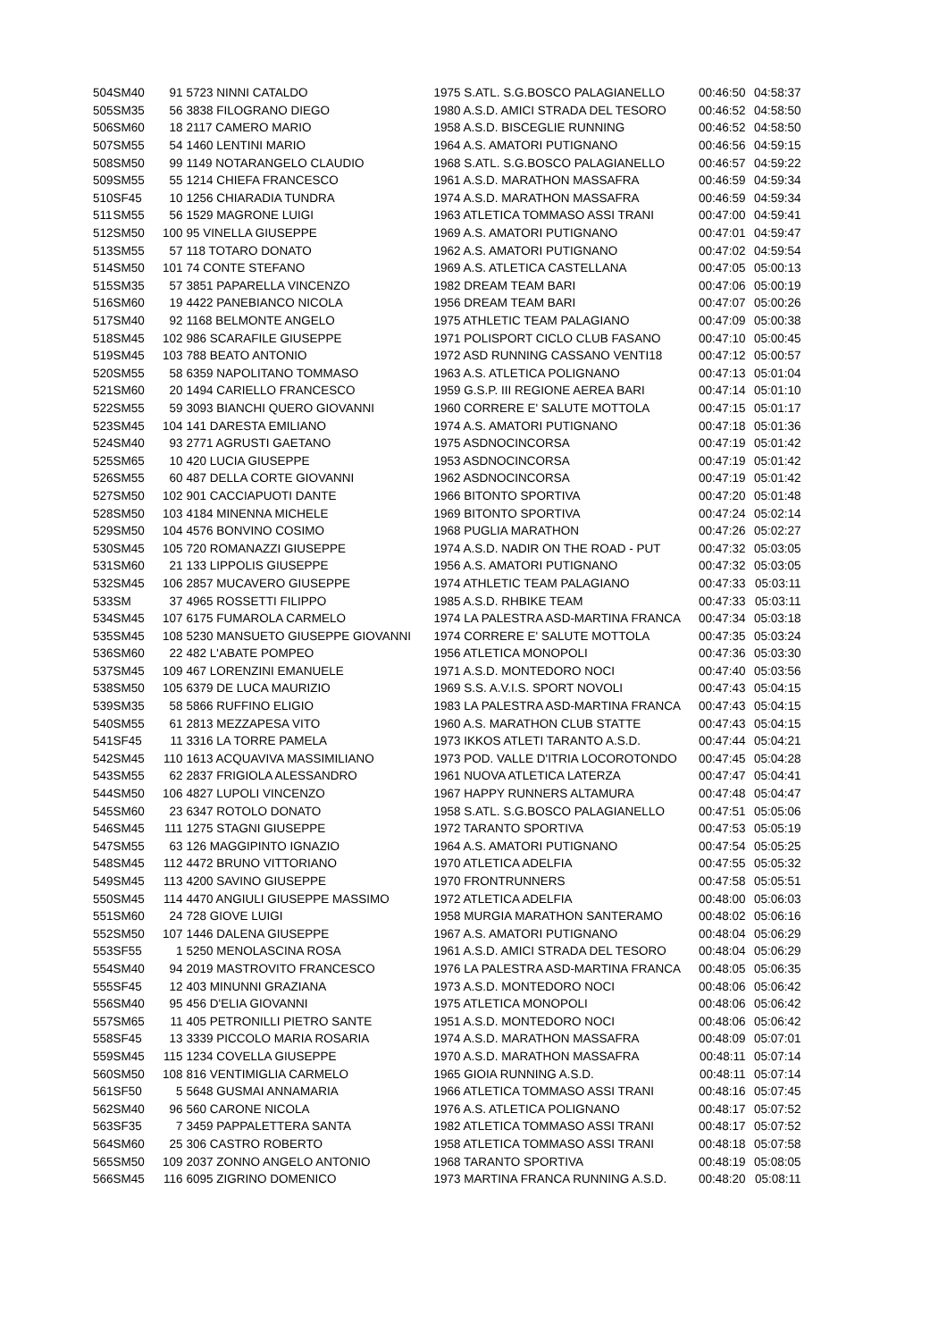| 504 | SM40 | 91 | 5723 NINNI CATALDO | 1975 S.ATL. S.G.BOSCO PALAGIANELLO | 00:46:50 | 04:58:37 |
| 505 | SM35 | 56 | 3838 FILOGRANO DIEGO | 1980 A.S.D. AMICI STRADA DEL TESORO | 00:46:52 | 04:58:50 |
| 506 | SM60 | 18 | 2117 CAMERO MARIO | 1958 A.S.D. BISCEGLIE RUNNING | 00:46:52 | 04:58:50 |
| 507 | SM55 | 54 | 1460 LENTINI MARIO | 1964 A.S. AMATORI PUTIGNANO | 00:46:56 | 04:59:15 |
| 508 | SM50 | 99 | 1149 NOTARANGELO CLAUDIO | 1968 S.ATL. S.G.BOSCO PALAGIANELLO | 00:46:57 | 04:59:22 |
| 509 | SM55 | 55 | 1214 CHIEFA FRANCESCO | 1961 A.S.D. MARATHON MASSAFRA | 00:46:59 | 04:59:34 |
| 510 | SF45 | 10 | 1256 CHIARADIA TUNDRA | 1974 A.S.D. MARATHON MASSAFRA | 00:46:59 | 04:59:34 |
| 511 | SM55 | 56 | 1529 MAGRONE LUIGI | 1963 ATLETICA TOMMASO ASSI TRANI | 00:47:00 | 04:59:41 |
| 512 | SM50 | 100 | 95 VINELLA GIUSEPPE | 1969 A.S. AMATORI PUTIGNANO | 00:47:01 | 04:59:47 |
| 513 | SM55 | 57 | 118 TOTARO DONATO | 1962 A.S. AMATORI PUTIGNANO | 00:47:02 | 04:59:54 |
| 514 | SM50 | 101 | 74 CONTE STEFANO | 1969 A.S. ATLETICA CASTELLANA | 00:47:05 | 05:00:13 |
| 515 | SM35 | 57 | 3851 PAPARELLA VINCENZO | 1982 DREAM TEAM BARI | 00:47:06 | 05:00:19 |
| 516 | SM60 | 19 | 4422 PANEBIANCO NICOLA | 1956 DREAM TEAM BARI | 00:47:07 | 05:00:26 |
| 517 | SM40 | 92 | 1168 BELMONTE ANGELO | 1975 ATHLETIC TEAM PALAGIANO | 00:47:09 | 05:00:38 |
| 518 | SM45 | 102 | 986 SCARAFILE GIUSEPPE | 1971 POLISPORT CICLO CLUB FASANO | 00:47:10 | 05:00:45 |
| 519 | SM45 | 103 | 788 BEATO ANTONIO | 1972 ASD RUNNING CASSANO VENTI18 | 00:47:12 | 05:00:57 |
| 520 | SM55 | 58 | 6359 NAPOLITANO TOMMASO | 1963 A.S. ATLETICA POLIGNANO | 00:47:13 | 05:01:04 |
| 521 | SM60 | 20 | 1494 CARIELLO FRANCESCO | 1959 G.S.P. III REGIONE AEREA BARI | 00:47:14 | 05:01:10 |
| 522 | SM55 | 59 | 3093 BIANCHI QUERO GIOVANNI | 1960 CORRERE E' SALUTE MOTTOLA | 00:47:15 | 05:01:17 |
| 523 | SM45 | 104 | 141 DARESTA EMILIANO | 1974 A.S. AMATORI PUTIGNANO | 00:47:18 | 05:01:36 |
| 524 | SM40 | 93 | 2771 AGRUSTI GAETANO | 1975 ASDNOCINCORSA | 00:47:19 | 05:01:42 |
| 525 | SM65 | 10 | 420 LUCIA GIUSEPPE | 1953 ASDNOCINCORSA | 00:47:19 | 05:01:42 |
| 526 | SM55 | 60 | 487 DELLA CORTE GIOVANNI | 1962 ASDNOCINCORSA | 00:47:19 | 05:01:42 |
| 527 | SM50 | 102 | 901 CACCIAPUOTI DANTE | 1966 BITONTO SPORTIVA | 00:47:20 | 05:01:48 |
| 528 | SM50 | 103 | 4184 MINENNA MICHELE | 1969 BITONTO SPORTIVA | 00:47:24 | 05:02:14 |
| 529 | SM50 | 104 | 4576 BONVINO COSIMO | 1968 PUGLIA MARATHON | 00:47:26 | 05:02:27 |
| 530 | SM45 | 105 | 720 ROMANAZZI GIUSEPPE | 1974 A.S.D. NADIR ON THE ROAD - PUT | 00:47:32 | 05:03:05 |
| 531 | SM60 | 21 | 133 LIPPOLIS GIUSEPPE | 1956 A.S. AMATORI PUTIGNANO | 00:47:32 | 05:03:05 |
| 532 | SM45 | 106 | 2857 MUCAVERO GIUSEPPE | 1974 ATHLETIC TEAM PALAGIANO | 00:47:33 | 05:03:11 |
| 533 | SM | 37 | 4965 ROSSETTI FILIPPO | 1985 A.S.D. RHBIKE TEAM | 00:47:33 | 05:03:11 |
| 534 | SM45 | 107 | 6175 FUMAROLA CARMELO | 1974 LA PALESTRA ASD-MARTINA FRANCA | 00:47:34 | 05:03:18 |
| 535 | SM45 | 108 | 5230 MANSUETO GIUSEPPE GIOVANNI | 1974 CORRERE E' SALUTE MOTTOLA | 00:47:35 | 05:03:24 |
| 536 | SM60 | 22 | 482 L'ABATE POMPEO | 1956 ATLETICA MONOPOLI | 00:47:36 | 05:03:30 |
| 537 | SM45 | 109 | 467 LORENZINI EMANUELE | 1971 A.S.D. MONTEDORO NOCI | 00:47:40 | 05:03:56 |
| 538 | SM50 | 105 | 6379 DE LUCA MAURIZIO | 1969 S.S. A.V.I.S. SPORT NOVOLI | 00:47:43 | 05:04:15 |
| 539 | SM35 | 58 | 5866 RUFFINO ELIGIO | 1983 LA PALESTRA ASD-MARTINA FRANCA | 00:47:43 | 05:04:15 |
| 540 | SM55 | 61 | 2813 MEZZAPESA VITO | 1960 A.S. MARATHON CLUB STATTE | 00:47:43 | 05:04:15 |
| 541 | SF45 | 11 | 3316 LA TORRE PAMELA | 1973 IKKOS ATLETI TARANTO A.S.D. | 00:47:44 | 05:04:21 |
| 542 | SM45 | 110 | 1613 ACQUAVIVA MASSIMILIANO | 1973 POD. VALLE D'ITRIA LOCOROTONDO | 00:47:45 | 05:04:28 |
| 543 | SM55 | 62 | 2837 FRIGIOLA ALESSANDRO | 1961 NUOVA ATLETICA LATERZA | 00:47:47 | 05:04:41 |
| 544 | SM50 | 106 | 4827 LUPOLI VINCENZO | 1967 HAPPY RUNNERS ALTAMURA | 00:47:48 | 05:04:47 |
| 545 | SM60 | 23 | 6347 ROTOLO DONATO | 1958 S.ATL. S.G.BOSCO PALAGIANELLO | 00:47:51 | 05:05:06 |
| 546 | SM45 | 111 | 1275 STAGNI GIUSEPPE | 1972 TARANTO SPORTIVA | 00:47:53 | 05:05:19 |
| 547 | SM55 | 63 | 126 MAGGIPINTO IGNAZIO | 1964 A.S. AMATORI PUTIGNANO | 00:47:54 | 05:05:25 |
| 548 | SM45 | 112 | 4472 BRUNO VITTORIANO | 1970 ATLETICA ADELFIA | 00:47:55 | 05:05:32 |
| 549 | SM45 | 113 | 4200 SAVINO GIUSEPPE | 1970 FRONTRUNNERS | 00:47:58 | 05:05:51 |
| 550 | SM45 | 114 | 4470 ANGIULI GIUSEPPE MASSIMO | 1972 ATLETICA ADELFIA | 00:48:00 | 05:06:03 |
| 551 | SM60 | 24 | 728 GIOVE LUIGI | 1958 MURGIA MARATHON SANTERAMO | 00:48:02 | 05:06:16 |
| 552 | SM50 | 107 | 1446 DALENA GIUSEPPE | 1967 A.S. AMATORI PUTIGNANO | 00:48:04 | 05:06:29 |
| 553 | SF55 | 1 | 5250 MENOLASCINA ROSA | 1961 A.S.D. AMICI STRADA DEL TESORO | 00:48:04 | 05:06:29 |
| 554 | SM40 | 94 | 2019 MASTROVITO FRANCESCO | 1976 LA PALESTRA ASD-MARTINA FRANCA | 00:48:05 | 05:06:35 |
| 555 | SF45 | 12 | 403 MINUNNI GRAZIANA | 1973 A.S.D. MONTEDORO NOCI | 00:48:06 | 05:06:42 |
| 556 | SM40 | 95 | 456 D'ELIA GIOVANNI | 1975 ATLETICA MONOPOLI | 00:48:06 | 05:06:42 |
| 557 | SM65 | 11 | 405 PETRONILLI PIETRO SANTE | 1951 A.S.D. MONTEDORO NOCI | 00:48:06 | 05:06:42 |
| 558 | SF45 | 13 | 3339 PICCOLO MARIA ROSARIA | 1974 A.S.D. MARATHON MASSAFRA | 00:48:09 | 05:07:01 |
| 559 | SM45 | 115 | 1234 COVELLA GIUSEPPE | 1970 A.S.D. MARATHON MASSAFRA | 00:48:11 | 05:07:14 |
| 560 | SM50 | 108 | 816 VENTIMIGLIA CARMELO | 1965 GIOIA RUNNING A.S.D. | 00:48:11 | 05:07:14 |
| 561 | SF50 | 5 | 5648 GUSMAI ANNAMARIA | 1966 ATLETICA TOMMASO ASSI TRANI | 00:48:16 | 05:07:45 |
| 562 | SM40 | 96 | 560 CARONE NICOLA | 1976 A.S. ATLETICA POLIGNANO | 00:48:17 | 05:07:52 |
| 563 | SF35 | 7 | 3459 PAPPALETTERA SANTA | 1982 ATLETICA TOMMASO ASSI TRANI | 00:48:17 | 05:07:52 |
| 564 | SM60 | 25 | 306 CASTRO ROBERTO | 1958 ATLETICA TOMMASO ASSI TRANI | 00:48:18 | 05:07:58 |
| 565 | SM50 | 109 | 2037 ZONNO ANGELO ANTONIO | 1968 TARANTO SPORTIVA | 00:48:19 | 05:08:05 |
| 566 | SM45 | 116 | 6095 ZIGRINO DOMENICO | 1973 MARTINA FRANCA RUNNING A.S.D. | 00:48:20 | 05:08:11 |